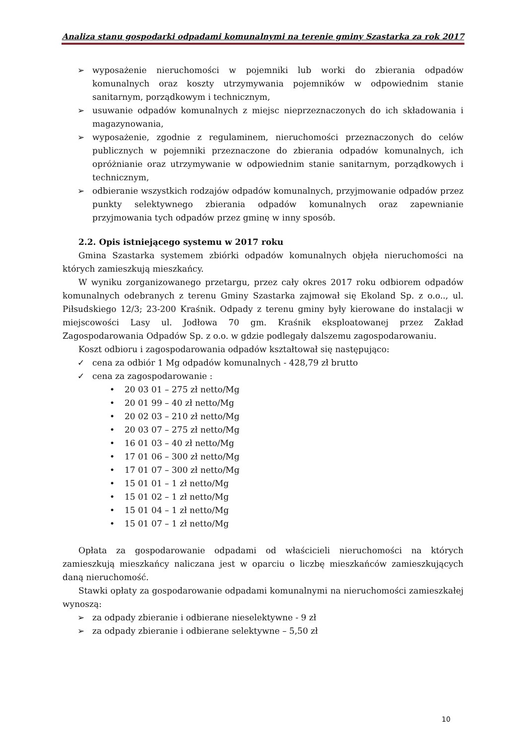Analiza stanu gospodarki odpadami komunalnymi na terenie gminy Szastarka za rok 2017
➢ wyposażenie nieruchomości w pojemniki lub worki do zbierania odpadów komunalnych oraz koszty utrzymywania pojemników w odpowiednim stanie sanitarnym, porządkowym i technicznym,
➢ usuwanie odpadów komunalnych z miejsc nieprzeznaczonych do ich składowania i magazynowania,
➢ wyposażenie, zgodnie z regulaminem, nieruchomości przeznaczonych do celów publicznych w pojemniki przeznaczone do zbierania odpadów komunalnych, ich opróżnianie oraz utrzymywanie w odpowiednim stanie sanitarnym, porządkowych i technicznym,
➢ odbieranie wszystkich rodzajów odpadów komunalnych, przyjmowanie odpadów przez punkty selektywnego zbierania odpadów komunalnych oraz zapewnianie przyjmowania tych odpadów przez gminę w inny sposób.
2.2. Opis istniejącego systemu w 2017 roku
Gmina Szastarka systemem zbiórki odpadów komunalnych objęła nieruchomości na których zamieszkują mieszkańcy.
W wyniku zorganizowanego przetargu, przez cały okres 2017 roku odbiorem odpadów komunalnych odebranych z terenu Gminy Szastarka zajmował się Ekoland Sp. z o.o.., ul. Piłsudskiego 12/3; 23-200 Kraśnik. Odpady z terenu gminy były kierowane do instalacji w miejscowości Lasy ul. Jodłowa 70 gm. Kraśnik eksploatowanej przez Zakład Zagospodarowania Odpadów Sp. z o.o. w gdzie podlegały dalszemu zagospodarowaniu.
Koszt odbioru i zagospodarowania odpadów kształtował się następująco:
✓ cena za odbiór 1 Mg odpadów komunalnych - 428,79 zł brutto
✓ cena za zagospodarowanie :
• 20 03 01 – 275 zł netto/Mg
• 20 01 99 – 40 zł netto/Mg
• 20 02 03 – 210 zł netto/Mg
• 20 03 07 – 275 zł netto/Mg
• 16 01 03 – 40 zł netto/Mg
• 17 01 06 – 300 zł netto/Mg
• 17 01 07 – 300 zł netto/Mg
• 15 01 01 – 1 zł netto/Mg
• 15 01 02 – 1 zł netto/Mg
• 15 01 04 – 1 zł netto/Mg
• 15 01 07 – 1 zł netto/Mg
Opłata za gospodarowanie odpadami od właścicieli nieruchomości na których zamieszkują mieszkańcy naliczana jest w oparciu o liczbę mieszkańców zamieszkujących daną nieruchomość.
Stawki opłaty za gospodarowanie odpadami komunalnymi na nieruchomości zamieszkałej wynoszą:
➢ za odpady zbieranie i odbierane nieselektywne - 9 zł
➢ za odpady zbieranie i odbierane selektywne – 5,50 zł
10